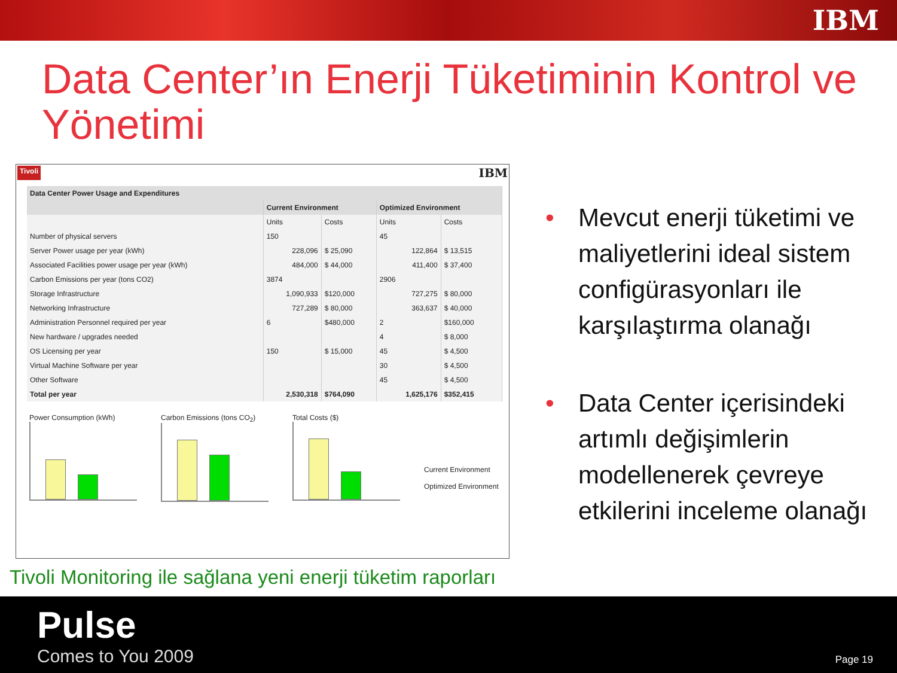IBM
Data Center’ın Enerji Tüketiminin Kontrol ve Yönetimi
Tivoli IBM
| Data Center Power Usage and Expenditures | | | | |
| --- | --- | --- | --- | --- |
| | Current Environment | | Optimized Environment | |
| | Units | Costs | Units | Costs |
| Number of physical servers | 150 | | 45 | |
| Server Power usage per year (kWh) | 228,096 | $ 25,090 | 122,864 | $ 13,515 |
| Associated Facilities power usage per year (kWh) | 484,000 | $ 44,000 | 411,400 | $ 37,400 |
| Carbon Emissions per year (tons CO2) | 3874 | | 2906 | |
| Storage Infrastructure | 1,090,933 | $120,000 | 727,275 | $ 80,000 |
| Networking Infrastructure | 727,289 | $ 80,000 | 363,637 | $ 40,000 |
| Administration Personnel required per year | 6 | $480,000 | 2 | $160,000 |
| New hardware / upgrades needed | | | 4 | $ 8,000 |
| OS Licensing per year | 150 | $ 15,000 | 45 | $ 4,500 |
| Virtual Machine Software per year | | | 30 | $ 4,500 |
| Other Software | | | 45 | $ 4,500 |
| Total per year | 2,530,318 | $764,090 | 1,625,176 | $352,415 |
Power Consumption (kWh) Carbon Emissions (tons CO<sub>2</sub>)
Total Costs ($)
Current Environment
Optimized Environment
Tivoli Monitoring ile sağlana yeni enerji tüketim raporları
• Mevcut enerji tüketimi ve maliyetlerini ideal sistem configürasyonları ile karşılaştırma olanağı
• Data Center içerisindeki artımlı değişimlerin modellenerek çevreye etkilerini inceleme olanağı
Pulse
Comes to You 2009
Page 19